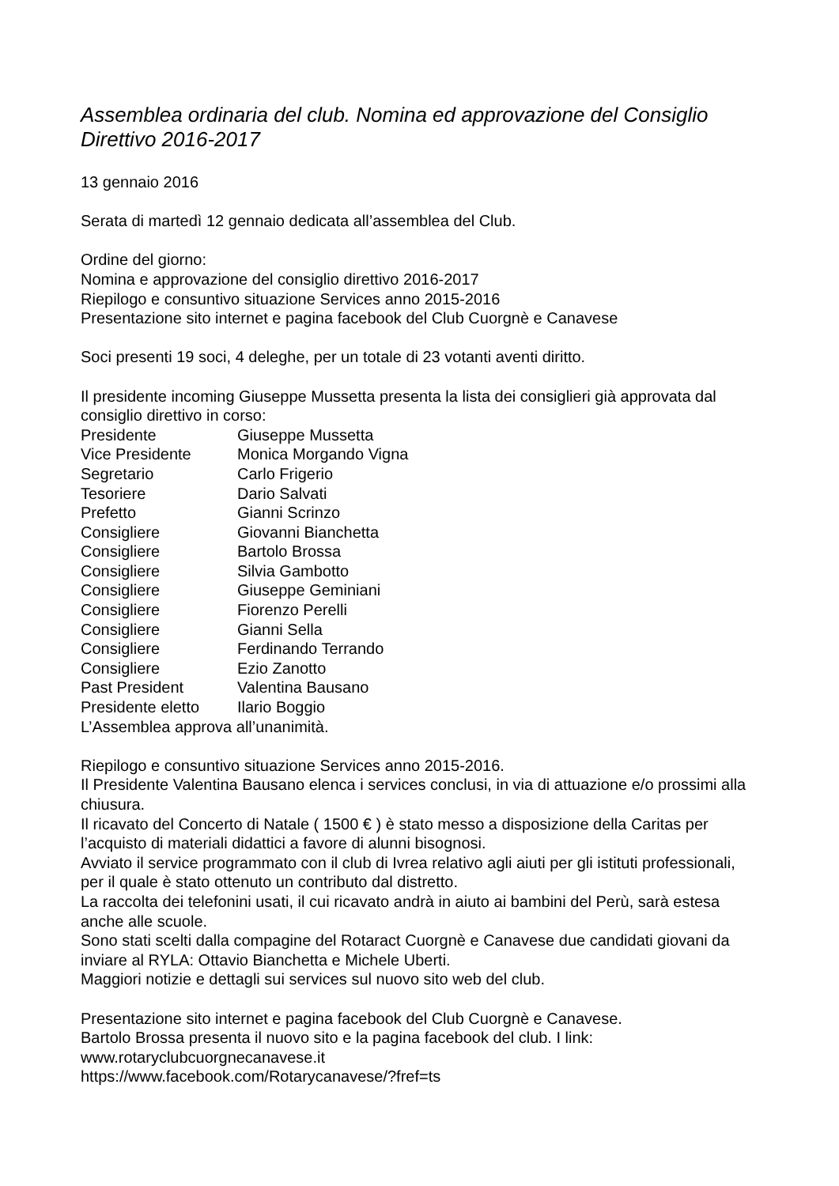Assemblea ordinaria del club. Nomina ed approvazione del Consiglio Direttivo 2016-2017
13 gennaio 2016
Serata di martedì 12 gennaio dedicata all’assemblea del Club.
Ordine del giorno:
Nomina e approvazione del consiglio direttivo 2016-2017
Riepilogo e consuntivo situazione Services anno 2015-2016
Presentazione sito internet e pagina facebook del Club Cuorgnè e Canavese
Soci presenti 19 soci, 4 deleghe, per un totale di 23 votanti aventi diritto.
Il presidente incoming Giuseppe Mussetta presenta la lista dei consiglieri già approvata dal consiglio direttivo in corso:
| Presidente | Giuseppe Mussetta |
| Vice Presidente | Monica Morgando Vigna |
| Segretario | Carlo Frigerio |
| Tesoriere | Dario Salvati |
| Prefetto | Gianni Scrinzo |
| Consigliere | Giovanni Bianchetta |
| Consigliere | Bartolo Brossa |
| Consigliere | Silvia Gambotto |
| Consigliere | Giuseppe Geminiani |
| Consigliere | Fiorenzo Perelli |
| Consigliere | Gianni Sella |
| Consigliere | Ferdinando Terrando |
| Consigliere | Ezio Zanotto |
| Past President | Valentina Bausano |
| Presidente eletto | Ilario Boggio |
L’Assemblea approva all’unanimità.
Riepilogo e consuntivo situazione Services anno 2015-2016.
Il Presidente Valentina Bausano elenca i services conclusi, in via di attuazione e/o prossimi alla chiusura.
Il ricavato del Concerto di Natale ( 1500 € ) è stato messo a disposizione della Caritas per l’acquisto di materiali didattici a favore di alunni bisognosi.
Avviato il service programmato con il club di Ivrea relativo agli aiuti per gli istituti professionali, per il quale è stato ottenuto un contributo dal distretto.
La raccolta dei telefonini usati, il cui ricavato andrà in aiuto ai bambini del Perù, sarà estesa anche alle scuole.
Sono stati scelti dalla compagine del Rotaract Cuorgnè e Canavese due candidati giovani da inviare al RYLA: Ottavio Bianchetta e Michele Uberti.
Maggiori notizie e dettagli sui services sul nuovo sito web del club.
Presentazione sito internet e pagina facebook del Club Cuorgnè e Canavese.
Bartolo Brossa presenta il nuovo sito e la pagina facebook del club. I link:
www.rotaryclubcuorgnecanavese.it
https://www.facebook.com/Rotarycanavese/?fref=ts